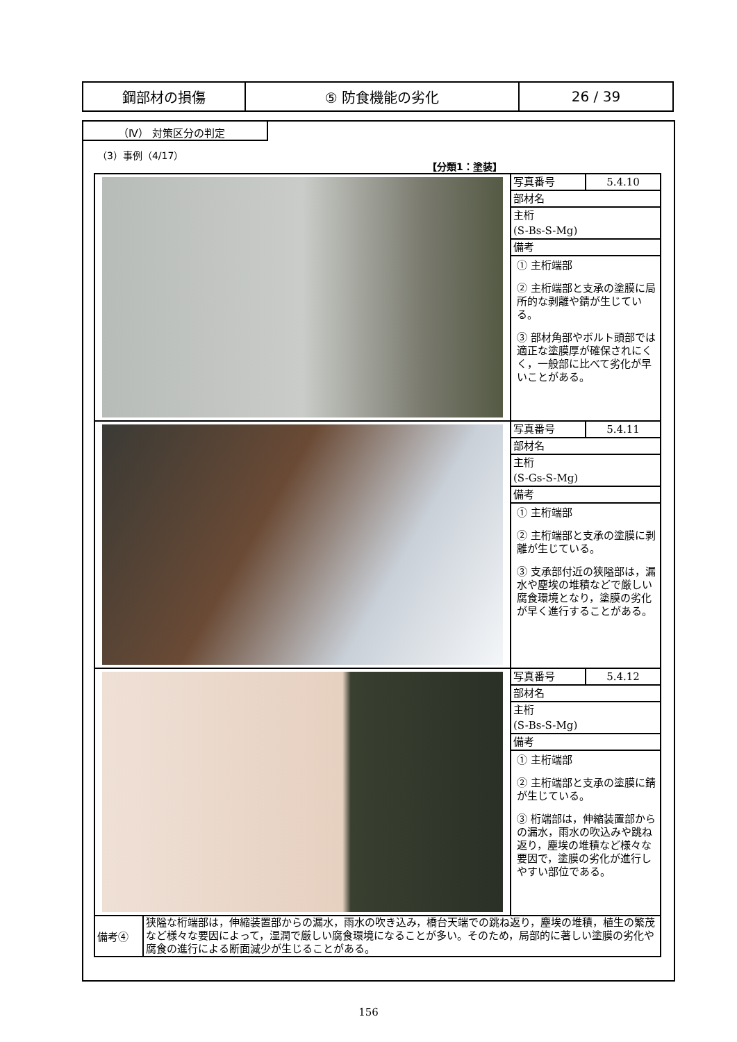| 鋼部材の損傷 | ⑤ 防食機能の劣化 | 26 / 39 |
（Ⅳ） 対策区分の判定
（3）事例（4/17）
【分類1：塗装】
| | 写真番号 5.4.10 部材名 主桁 (S-Bs-S-Mg) 備考 ① 主桁端部 ② 主桁端部と支承の塗膜に局所的な剥離や錆が生じている。 ③ 部材角部やボルト頭部では適正な塗膜厚が確保されにくく，一般部に比べて劣化が早いことがある。 |
| | 写真番号 5.4.11 部材名 主桁 (S-Gs-S-Mg) 備考 ① 主桁端部 ② 主桁端部と支承の塗膜に剥離が生じている。 ③ 支承部付近の狭隘部は，漏水や塵埃の堆積などで厳しい腐食環境となり，塗膜の劣化が早く進行することがある。 |
| | 写真番号 5.4.12 部材名 主桁 (S-Bs-S-Mg) 備考 ① 主桁端部 ② 主桁端部と支承の塗膜に錆が生じている。 ③ 桁端部は，伸縮装置部からの漏水，雨水の吹込みや跳ね返り，塵埃の堆積など様々な要因で，塗膜の劣化が進行しやすい部位である。 |
| 備考④ | 狭隘な桁端部は，伸縮装置部からの漏水，雨水の吹き込み，橋台天端での跳ね返り，塵埃の堆積，植生の繁茂など様々な要因によって，湿潤で厳しい腐食環境になることが多い。そのため，局部的に著しい塗膜の劣化や腐食の進行による断面減少が生じることがある。 |
156